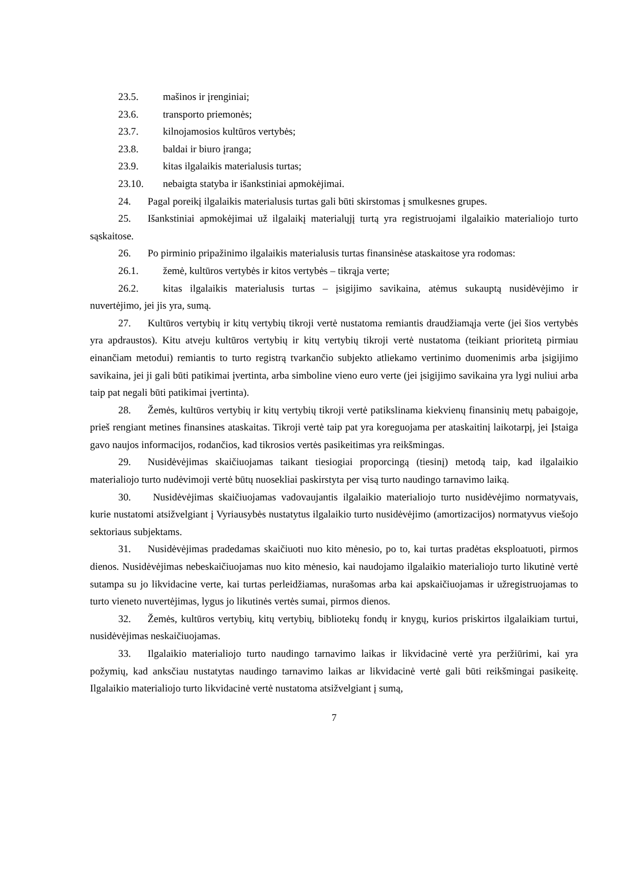23.5. mašinos ir įrenginiai;
23.6. transporto priemonės;
23.7. kilnojamosios kultūros vertybės;
23.8. baldai ir biuro įranga;
23.9. kitas ilgalaikis materialusis turtas;
23.10. nebaigta statyba ir išankstiniai apmokėjimai.
24. Pagal poreikį ilgalaikis materialusis turtas gali būti skirstomas į smulkesnes grupes.
25. Išankstiniai apmokėjimai už ilgalaikį materialųjį turtą yra registruojami ilgalaikio materialiojo turto sąskaitose.
26. Po pirminio pripažinimo ilgalaikis materialusis turtas finansinėse ataskaitose yra rodomas:
26.1. žemė, kultūros vertybės ir kitos vertybės – tikrąja verte;
26.2. kitas ilgalaikis materialusis turtas – įsigijimo savikaina, atėmus sukauptą nusidėvėjimo ir nuvertėjimo, jei jis yra, sumą.
27. Kultūros vertybių ir kitų vertybių tikroji vertė nustatoma remiantis draudžiamąja verte (jei šios vertybės yra apdraustos). Kitu atveju kultūros vertybių ir kitų vertybių tikroji vertė nustatoma (teikiant prioritetą pirmiau einančiam metodui) remiantis to turto registrą tvarkančio subjekto atliekamo vertinimo duomenimis arba įsigijimo savikaina, jei ji gali būti patikimai įvertinta, arba simboline vieno euro verte (jei įsigijimo savikaina yra lygi nuliui arba taip pat negali būti patikimai įvertinta).
28. Žemės, kultūros vertybių ir kitų vertybių tikroji vertė patikslinama kiekvienų finansinių metų pabaigoje, prieš rengiant metines finansines ataskaitas. Tikroji vertė taip pat yra koreguojama per ataskaitinį laikotarpį, jei Įstaiga gavo naujos informacijos, rodančios, kad tikrosios vertės pasikeitimas yra reikšmingas.
29. Nusidėvėjimas skaičiuojamas taikant tiesiogiai proporcingą (tiesinį) metodą taip, kad ilgalaikio materialiojo turto nudėvimoji vertė būtų nuosekliai paskirstyta per visą turto naudingo tarnavimo laiką.
30. Nusidėvėjimas skaičiuojamas vadovaujantis ilgalaikio materialiojo turto nusidėvėjimo normatyvais, kurie nustatomi atsižvelgiant į Vyriausybės nustatytus ilgalaikio turto nusidėvėjimo (amortizacijos) normatyvus viešojo sektoriaus subjektams.
31. Nusidėvėjimas pradedamas skaičiuoti nuo kito mėnesio, po to, kai turtas pradėtas eksploatuoti, pirmos dienos. Nusidėvėjimas nebeskaičiuojamas nuo kito mėnesio, kai naudojamo ilgalaikio materialiojo turto likutinė vertė sutampa su jo likvidacine verte, kai turtas perleidžiamas, nurašomas arba kai apskaičiuojamas ir užregistruojamas to turto vieneto nuvertėjimas, lygus jo likutinės vertės sumai, pirmos dienos.
32. Žemės, kultūros vertybių, kitų vertybių, bibliotekų fondų ir knygų, kurios priskirtos ilgalaikiam turtui, nusidėvėjimas neskaičiuojamas.
33. Ilgalaikio materialiojo turto naudingo tarnavimo laikas ir likvidacinė vertė yra peržiūrimi, kai yra požymių, kad anksčiau nustatytas naudingo tarnavimo laikas ar likvidacinė vertė gali būti reikšmingai pasikeitę. Ilgalaikio materialiojo turto likvidacinė vertė nustatoma atsižvelgiant į sumą,
7